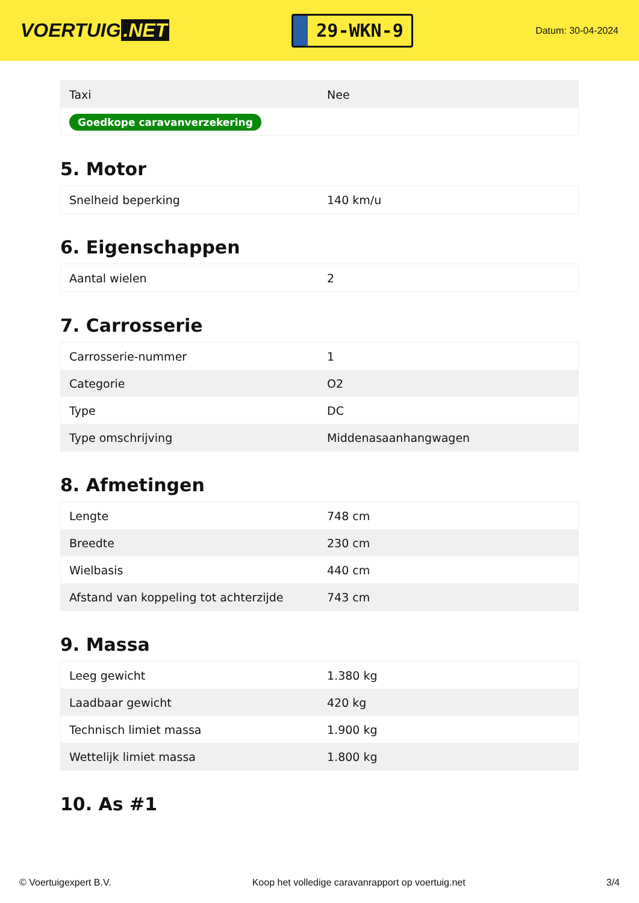VOERTUIG.NET
29-WKN-9
Datum: 30-04-2024
| Taxi | Nee |
| Goedkope caravanverzekering | |
5. Motor
| Snelheid beperking | 140 km/u |
6. Eigenschappen
| Aantal wielen | 2 |
7. Carrosserie
| Carrosserie-nummer | 1 |
| Categorie | O2 |
| Type | DC |
| Type omschrijving | Middenasaanhangwagen |
8. Afmetingen
| Lengte | 748 cm |
| Breedte | 230 cm |
| Wielbasis | 440 cm |
| Afstand van koppeling tot achterzijde | 743 cm |
9. Massa
| Leeg gewicht | 1.380 kg |
| Laadbaar gewicht | 420 kg |
| Technisch limiet massa | 1.900 kg |
| Wettelijk limiet massa | 1.800 kg |
10. As #1
© Voertuigexpert B.V. Koop het volledige caravanrapport op voertuig.net 3/4